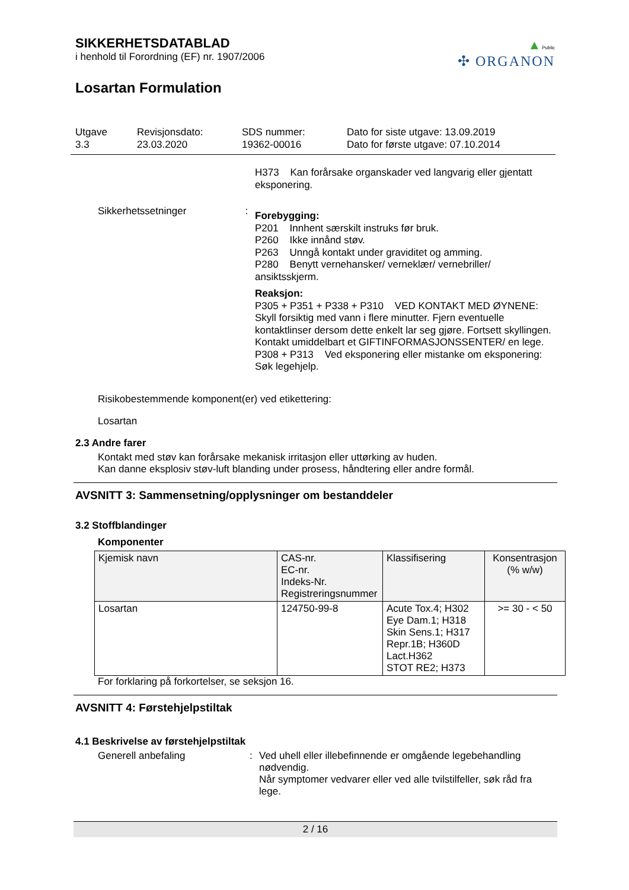▲Public
✣ ORGANON
SIKKERHETSDATABLAD
i henhold til Forordning (EF) nr. 1907/2006
Losartan Formulation
Utgave
3.3
Revisjonsdato:
23.03.2020
SDS nummer:
19362-00016
Dato for siste utgave: 13.09.2019
Dato for første utgave: 07.10.2014
H373 Kan forårsake organskader ved langvarig eller gjentatt eksponering.
Sikkerhetssetninger :
Forebygging:
P201 Innhent særskilt instruks før bruk.
P260 Ikke innånd støv.
P263 Unngå kontakt under graviditet og amming.
P280 Benytt vernehansker/ verneklær/ vernebriller/ ansiktsskjerm.
Reaksjon:
P305 + P351 + P338 + P310 VED KONTAKT MED ØYNENE: Skyll forsiktig med vann i flere minutter. Fjern eventuelle kontaktlinser dersom dette enkelt lar seg gjøre. Fortsett skyllingen. Kontakt umiddelbart et GIFTINFORMASJONSSENTER/ en lege.
P308 + P313 Ved eksponering eller mistanke om eksponering: Søk legehjelp.
Risikobestemmende komponent(er) ved etikettering:
Losartan
2.3 Andre farer
Kontakt med støv kan forårsake mekanisk irritasjon eller uttørking av huden.
Kan danne eksplosiv støv-luft blanding under prosess, håndtering eller andre formål.
AVSNITT 3: Sammensetning/opplysninger om bestanddeler
3.2 Stoffblandinger
Komponenter
| Kjemisk navn | CAS-nr. EC-nr. Indeks-Nr. Registreringsnummer | Klassifisering | Konsentrasjon (% w/w) |
| --- | --- | --- | --- |
| Losartan | 124750-99-8 | Acute Tox.4; H302 Eye Dam.1; H318 Skin Sens.1; H317 Repr.1B; H360D Lact.H362 STOT RE2; H373 | >= 30 - < 50 |
For forklaring på forkortelser, se seksjon 16.
AVSNITT 4: Førstehjelpstiltak
4.1 Beskrivelse av førstehjelpstiltak
Generell anbefaling :
Ved uhell eller illebefinnende er omgående legebehandling nødvendig.
Når symptomer vedvarer eller ved alle tvilstilfeller, søk råd fra lege.
2 / 16